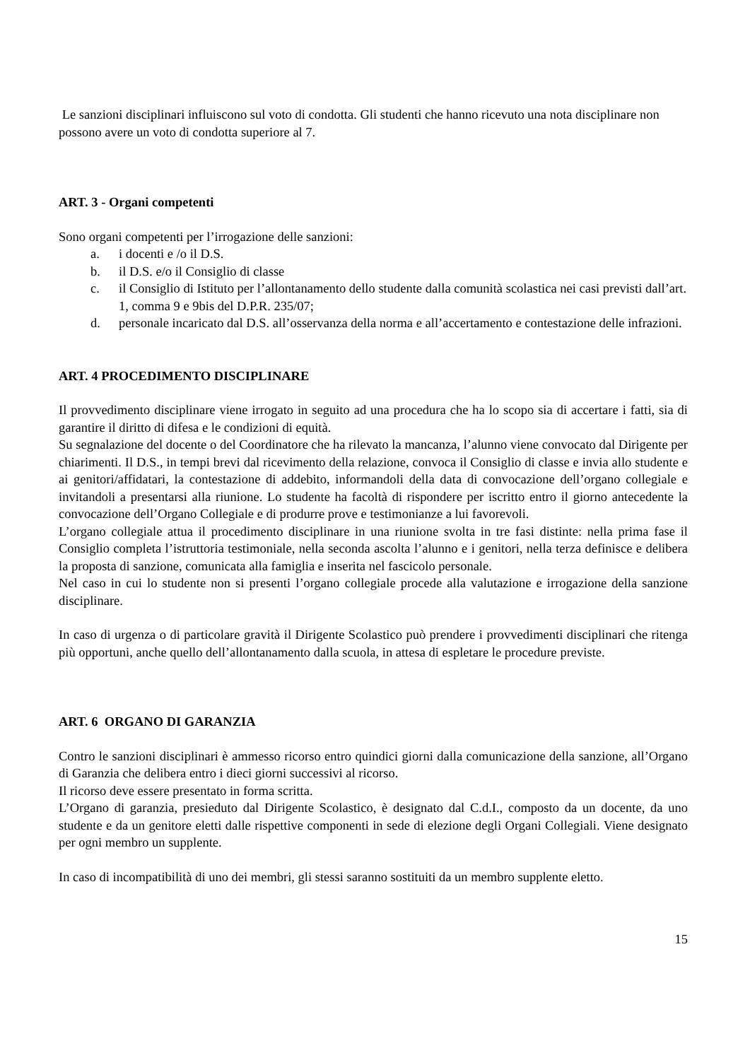Le sanzioni disciplinari influiscono sul voto di condotta. Gli studenti che hanno ricevuto una nota disciplinare non possono avere un voto di condotta superiore al 7.
ART. 3 - Organi competenti
Sono organi competenti per l’irrogazione delle sanzioni:
a. i docenti e /o il D.S.
b. il D.S. e/o il Consiglio di classe
c. il Consiglio di Istituto per l’allontanamento dello studente dalla comunità scolastica nei casi previsti dall’art. 1, comma 9 e 9bis del D.P.R. 235/07;
d. personale incaricato dal D.S. all’osservanza della norma e all’accertamento e contestazione delle infrazioni.
ART. 4 PROCEDIMENTO DISCIPLINARE
Il provvedimento disciplinare viene irrogato in seguito ad una procedura che ha lo scopo sia di accertare i fatti, sia di garantire il diritto di difesa e le condizioni di equità.
Su segnalazione del docente o del Coordinatore che ha rilevato la mancanza, l’alunno viene convocato dal Dirigente per chiarimenti. Il D.S., in tempi brevi dal ricevimento della relazione, convoca il Consiglio di classe e invia allo studente e ai genitori/affidatari, la contestazione di addebito, informandoli della data di convocazione dell’organo collegiale e invitandoli a presentarsi alla riunione. Lo studente ha facoltà di rispondere per iscritto entro il giorno antecedente la convocazione dell’Organo Collegiale e di produrre prove e testimonianze a lui favorevoli.
L’organo collegiale attua il procedimento disciplinare in una riunione svolta in tre fasi distinte: nella prima fase il Consiglio completa l’istruttoria testimoniale, nella seconda ascolta l’alunno e i genitori, nella terza definisce e delibera la proposta di sanzione, comunicata alla famiglia e inserita nel fascicolo personale.
Nel caso in cui lo studente non si presenti l’organo collegiale procede alla valutazione e irrogazione della sanzione disciplinare.
In caso di urgenza o di particolare gravità il Dirigente Scolastico può prendere i provvedimenti disciplinari che ritenga più opportuni, anche quello dell’allontanamento dalla scuola, in attesa di espletare le procedure previste.
ART. 6 ORGANO DI GARANZIA
Contro le sanzioni disciplinari è ammesso ricorso entro quindici giorni dalla comunicazione della sanzione, all’Organo di Garanzia che delibera entro i dieci giorni successivi al ricorso.
Il ricorso deve essere presentato in forma scritta.
L’Organo di garanzia, presieduto dal Dirigente Scolastico, è designato dal C.d.I., composto da un docente, da uno studente e da un genitore eletti dalle rispettive componenti in sede di elezione degli Organi Collegiali. Viene designato per ogni membro un supplente.
In caso di incompatibilità di uno dei membri, gli stessi saranno sostituiti da un membro supplente eletto.
15